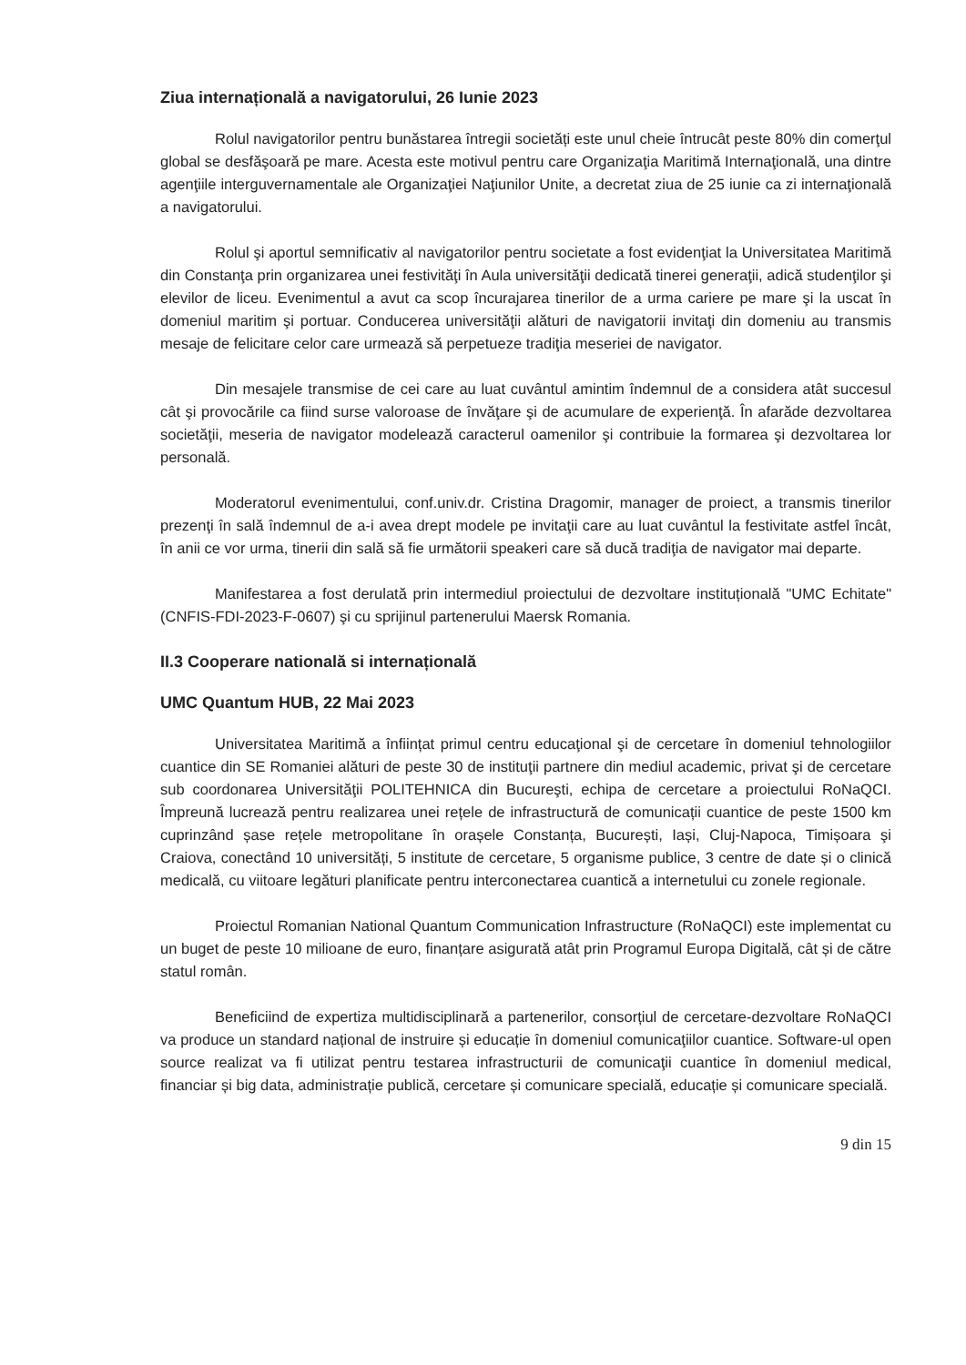Ziua internațională a navigatorului, 26 Iunie 2023
Rolul navigatorilor pentru bunăstarea întregii societăți este unul cheie întrucât peste 80% din comerţul global se desfăşoară pe mare. Acesta este motivul pentru care Organizaţia Maritimă Internaţională, una dintre agenţiile interguvernamentale ale Organizaţiei Naţiunilor Unite, a decretat ziua de 25 iunie ca zi internaţională a navigatorului.
Rolul şi aportul semnificativ al navigatorilor pentru societate a fost evidenţiat la Universitatea Maritimă din Constanţa prin organizarea unei festivităţi în Aula universităţii dedicată tinerei generaţii, adică studenţilor şi elevilor de liceu. Evenimentul a avut ca scop încurajarea tinerilor de a urma cariere pe mare şi la uscat în domeniul maritim şi portuar. Conducerea universităţii alături de navigatorii invitaţi din domeniu au transmis mesaje de felicitare celor care urmează să perpetueze tradiţia meseriei de navigator.
Din mesajele transmise de cei care au luat cuvântul amintim îndemnul de a considera atât succesul cât şi provocările ca fiind surse valoroase de învăţare şi de acumulare de experienţă. În afarăde dezvoltarea societăţii, meseria de navigator modelează caracterul oamenilor şi contribuie la formarea şi dezvoltarea lor personală.
Moderatorul evenimentului, conf.univ.dr. Cristina Dragomir, manager de proiect, a transmis tinerilor prezenţi în sală îndemnul de a-i avea drept modele pe invitaţii care au luat cuvântul la festivitate astfel încât, în anii ce vor urma, tinerii din sală să fie următorii speakeri care să ducă tradiţia de navigator mai departe.
Manifestarea a fost derulată prin intermediul proiectului de dezvoltare instituțională "UMC Echitate" (CNFIS-FDI-2023-F-0607) şi cu sprijinul partenerului Maersk Romania.
II.3 Cooperare natională si internațională
UMC Quantum HUB, 22 Mai 2023
Universitatea Maritimă a înființat primul centru educaţional şi de cercetare în domeniul tehnologiilor cuantice din SE Romaniei alături de peste 30 de instituţii partnere din mediul academic, privat şi de cercetare sub coordonarea Universităţii POLITEHNICA din Bucureşti, echipa de cercetare a proiectului RoNaQCI. Împreună lucrează pentru realizarea unei rețele de infrastructură de comunicații cuantice de peste 1500 km cuprinzând șase rețele metropolitane în orașele Constanța, București, Iași, Cluj-Napoca, Timișoara şi Craiova, conectând 10 universități, 5 institute de cercetare, 5 organisme publice, 3 centre de date și o clinică medicală, cu viitoare legături planificate pentru interconectarea cuantică a internetului cu zonele regionale.
Proiectul Romanian National Quantum Communication Infrastructure (RoNaQCI) este implementat cu un buget de peste 10 milioane de euro, finanțare asigurată atât prin Programul Europa Digitală, cât și de către statul român.
Beneficiind de expertiza multidisciplinară a partenerilor, consorțiul de cercetare-dezvoltare RoNaQCI va produce un standard național de instruire și educație în domeniul comunicaţiilor cuantice. Software-ul open source realizat va fi utilizat pentru testarea infrastructurii de comunicaţii cuantice în domeniul medical, financiar și big data, administrație publică, cercetare și comunicare specială, educație și comunicare specială.
9 din 15